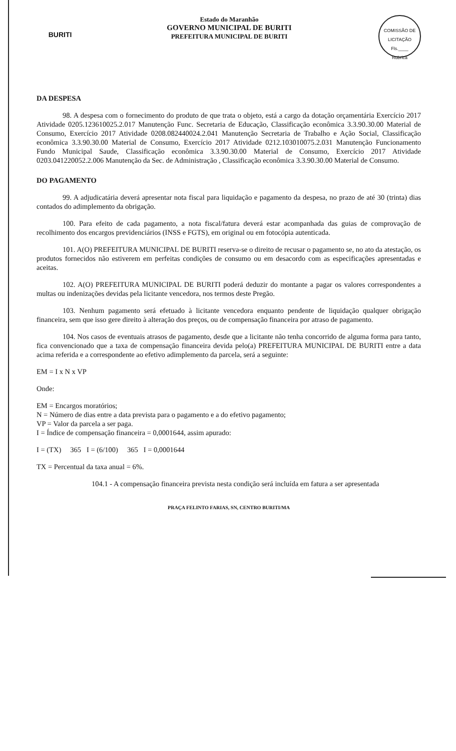BURITI
Estado do Maranhão
GOVERNO MUNICIPAL DE BURITI
PREFEITURA MUNICIPAL DE BURITI
COMISSÃO DE LICITAÇÃO
Fls.____
Rubrica
DA DESPESA
98. A despesa com o fornecimento do produto de que trata o objeto, está a cargo da dotação orçamentária Exercício 2017 Atividade 0205.123610025.2.017 Manutenção Func. Secretaria de Educação, Classificação econômica 3.3.90.30.00 Material de Consumo, Exercício 2017 Atividade 0208.082440024.2.041 Manutenção Secretaria de Trabalho e Ação Social, Classificação econômica 3.3.90.30.00 Material de Consumo, Exercício 2017 Atividade 0212.103010075.2.031 Manutenção Funcionamento Fundo Municipal Saude, Classificação econômica 3.3.90.30.00 Material de Consumo, Exercício 2017 Atividade 0203.041220052.2.006 Manutenção da Sec. de Administração , Classificação econômica 3.3.90.30.00 Material de Consumo.
DO PAGAMENTO
99. A adjudicatária deverá apresentar nota fiscal para liquidação e pagamento da despesa, no prazo de até 30 (trinta) dias contados do adimplemento da obrigação.
100. Para efeito de cada pagamento, a nota fiscal/fatura deverá estar acompanhada das guias de comprovação de recolhimento dos encargos previdenciários (INSS e FGTS), em original ou em fotocópia autenticada.
101. A(O) PREFEITURA MUNICIPAL DE BURITI reserva-se o direito de recusar o pagamento se, no ato da atestação, os produtos fornecidos não estiverem em perfeitas condições de consumo ou em desacordo com as especificações apresentadas e aceitas.
102. A(O) PREFEITURA MUNICIPAL DE BURITI poderá deduzir do montante a pagar os valores correspondentes a multas ou indenizações devidas pela licitante vencedora, nos termos deste Pregão.
103. Nenhum pagamento será efetuado à licitante vencedora enquanto pendente de liquidação qualquer obrigação financeira, sem que isso gere direito à alteração dos preços, ou de compensação financeira por atraso de pagamento.
104. Nos casos de eventuais atrasos de pagamento, desde que a licitante não tenha concorrido de alguma forma para tanto, fica convencionado que a taxa de compensação financeira devida pelo(a) PREFEITURA MUNICIPAL DE BURITI entre a data acima referida e a correspondente ao efetivo adimplemento da parcela, será a seguinte:
EM = I x N x VP
Onde:
EM = Encargos moratórios;
N = Número de dias entre a data prevista para o pagamento e a do efetivo pagamento;
VP = Valor da parcela a ser paga.
I = Índice de compensação financeira = 0,0001644, assim apurado:
I = (TX) 365 I = (6/100) 365 I = 0,0001644
TX = Percentual da taxa anual = 6%.
104.1 - A compensação financeira prevista nesta condição será incluída em fatura a ser apresentada
PRAÇA FELINTO FARIAS, SN, CENTRO BURITI/MA